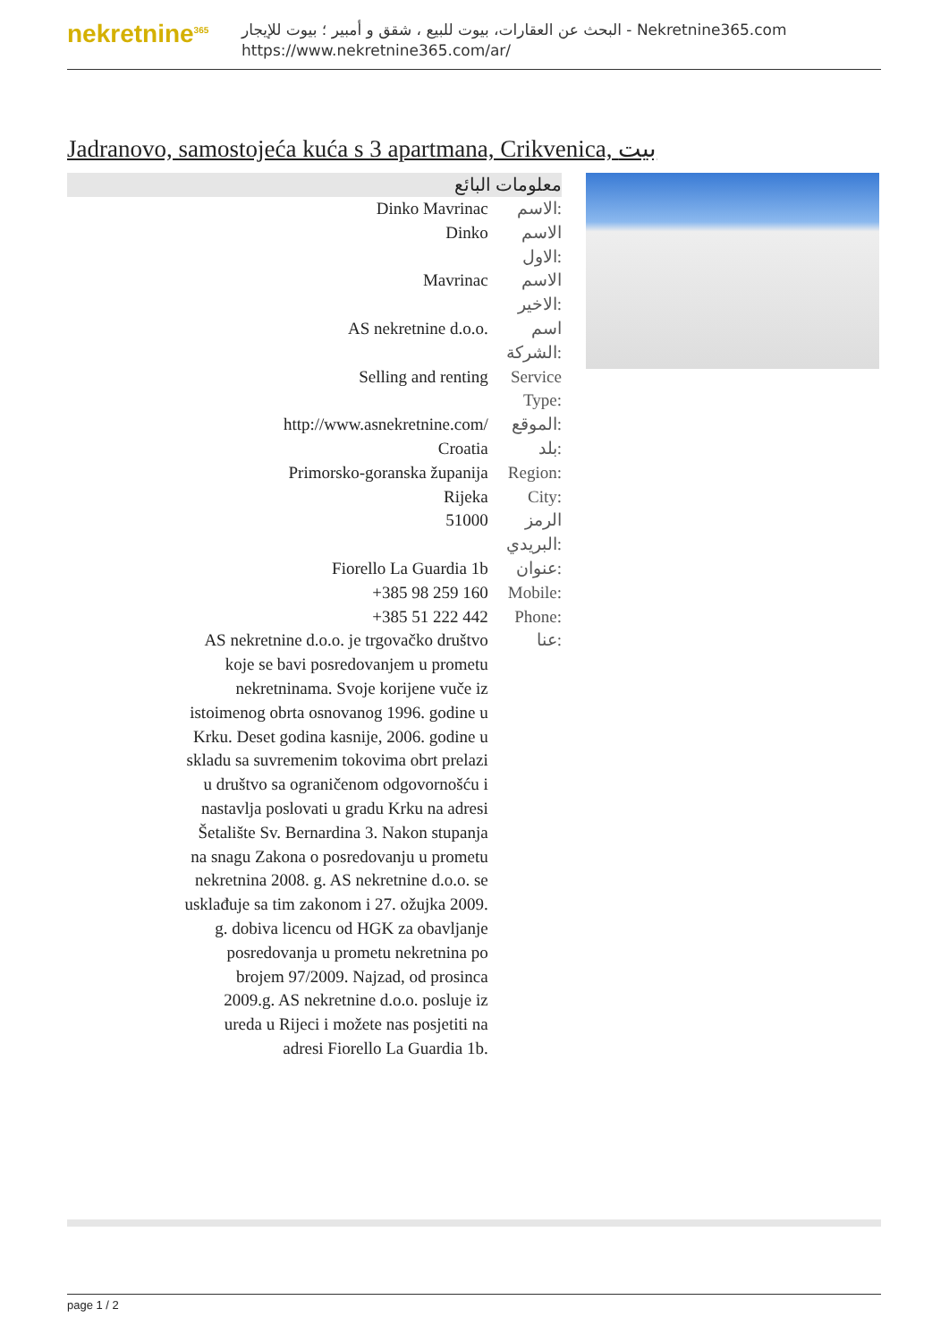nekretnine<sup>365</sup>
البحث عن العقارات، بيوت للبيع ، شقق و أمبير ؛ بيوت للإيجار - Nekretnine365.com
https://www.nekretnine365.com/ar/
Jadranovo, samostojeća kuća s 3 apartmana, Crikvenica, بيت
معلومات البائع
| Dinko Mavrinac | الاسم: |
| Dinko | الاسم الاول: |
| Mavrinac | الاسم الاخير: |
| AS nekretnine d.o.o. | اسم الشركة: |
| Selling and renting | Service Type: |
| http://www.asnekretnine.com/ | الموقع: |
| Croatia | بلد: |
| Primorsko-goranska županija | Region: |
| Rijeka | City: |
| 51000 | الرمز البريدي: |
| Fiorello La Guardia 1b | عنوان: |
| +385 98 259 160 | Mobile: |
| +385 51 222 442 | Phone: |
| AS nekretnine d.o.o. je trgovačko društvo koje se bavi posredovanjem u prometu nekretninama. Svoje korijene vuče iz istoimenog obrta osnovanog 1996. godine u Krku. Deset godina kasnije, 2006. godine u skladu sa suvremenim tokovima obrt prelazi u društvo sa ograničenom odgovornošću i nastavlja poslovati u gradu Krku na adresi Šetalište Sv. Bernardina 3. Nakon stupanja na snagu Zakona o posredovanju u prometu nekretnina 2008. g. AS nekretnine d.o.o. se usklađuje sa tim zakonom i 27. ožujka 2009. g. dobiva licencu od HGK za obavljanje posredovanja u prometu nekretnina po brojem 97/2009. Najzad, od prosinca 2009.g. AS nekretnine d.o.o. posluje iz ureda u Rijeci i možete nas posjetiti na adresi Fiorello La Guardia 1b. | عنا: |
page 1 / 2